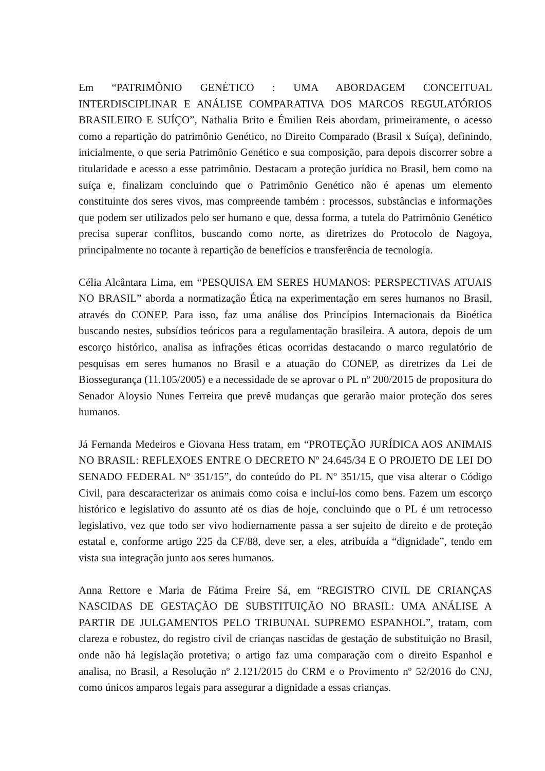Em “PATRIMÔNIO GENÉTICO : UMA ABORDAGEM CONCEITUAL INTERDISCIPLINAR E ANÁLISE COMPARATIVA DOS MARCOS REGULATÓRIOS BRASILEIRO E SUÍÇO”, Nathalia Brito e Émilien Reis abordam, primeiramente, o acesso como a repartição do patrimônio Genético, no Direito Comparado (Brasil x Suíça), definindo, inicialmente, o que seria Patrimônio Genético e sua composição, para depois discorrer sobre a titularidade e acesso a esse patrimônio. Destacam a proteção jurídica no Brasil, bem como na suíça e, finalizam concluindo que o Patrimônio Genético não é apenas um elemento constituinte dos seres vivos, mas compreende também : processos, substâncias e informações que podem ser utilizados pelo ser humano e que, dessa forma, a tutela do Patrimônio Genético precisa superar conflitos, buscando como norte, as diretrizes do Protocolo de Nagoya, principalmente no tocante à repartição de benefícios e transferência de tecnologia.
Célia Alcântara Lima, em “PESQUISA EM SERES HUMANOS: PERSPECTIVAS ATUAIS NO BRASIL” aborda a normatização Ética na experimentação em seres humanos no Brasil, através do CONEP. Para isso, faz uma análise dos Princípios Internacionais da Bioética buscando nestes, subsídios teóricos para a regulamentação brasileira. A autora, depois de um escorço histórico, analisa as infrações éticas ocorridas destacando o marco regulatório de pesquisas em seres humanos no Brasil e a atuação do CONEP, as diretrizes da Lei de Biossegurança (11.105/2005) e a necessidade de se aprovar o PL nº 200/2015 de propositura do Senador Aloysio Nunes Ferreira que prevê mudanças que gerarão maior proteção dos seres humanos.
Já Fernanda Medeiros e Giovana Hess tratam, em “PROTEÇÃO JURÍDICA AOS ANIMAIS NO BRASIL: REFLEXOES ENTRE O DECRETO Nº 24.645/34 E O PROJETO DE LEI DO SENADO FEDERAL Nº 351/15”, do conteúdo do PL Nº 351/15, que visa alterar o Código Civil, para descaracterizar os animais como coisa e incluí-los como bens. Fazem um escorço histórico e legislativo do assunto até os dias de hoje, concluindo que o PL é um retrocesso legislativo, vez que todo ser vivo hodiernamente passa a ser sujeito de direito e de proteção estatal e, conforme artigo 225 da CF/88, deve ser, a eles, atribuída a “dignidade”, tendo em vista sua integração junto aos seres humanos.
Anna Rettore e Maria de Fátima Freire Sá, em “REGISTRO CIVIL DE CRIANÇAS NASCIDAS DE GESTAÇÃO DE SUBSTITUIÇÃO NO BRASIL: UMA ANÁLISE A PARTIR DE JULGAMENTOS PELO TRIBUNAL SUPREMO ESPANHOL”, tratam, com clareza e robustez, do registro civil de crianças nascidas de gestação de substituição no Brasil, onde não há legislação protetiva; o artigo faz uma comparação com o direito Espanhol e analisa, no Brasil, a Resolução nº 2.121/2015 do CRM e o Provimento nº 52/2016 do CNJ, como únicos amparos legais para assegurar a dignidade a essas crianças.